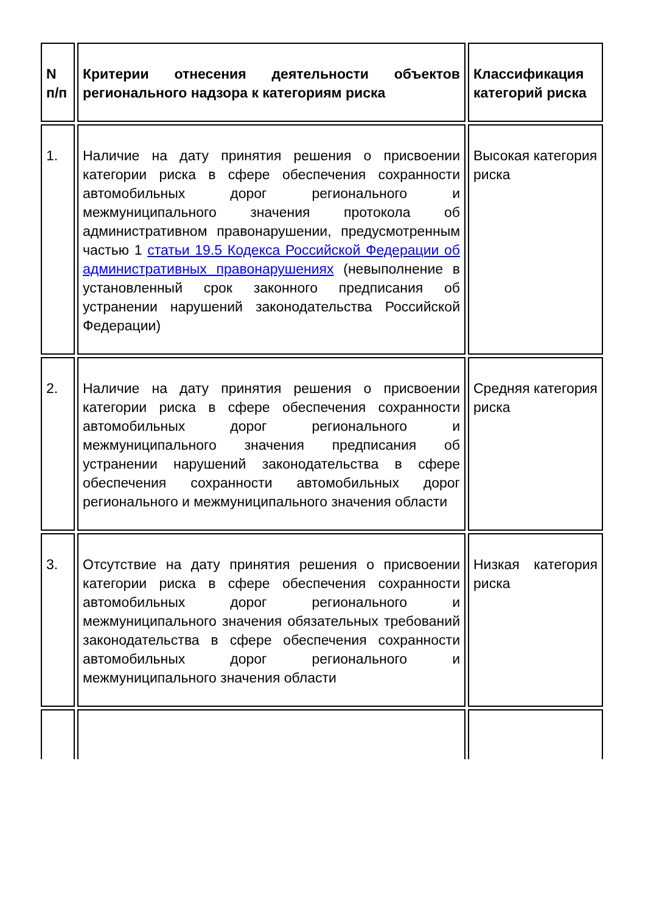| N п/п | Критерии отнесения деятельности объектов регионального надзора к категориям риска | Классификация категорий риска |
| --- | --- | --- |
| 1. | Наличие на дату принятия решения о присвоении категории риска в сфере обеспечения сохранности автомобильных дорог регионального и межмуниципального значения протокола об административном правонарушении, предусмотренным частью 1 статьи 19.5 Кодекса Российской Федерации об административных правонарушениях (невыполнение в установленный срок законного предписания об устранении нарушений законодательства Российской Федерации) | Высокая категория риска |
| 2. | Наличие на дату принятия решения о присвоении категории риска в сфере обеспечения сохранности автомобильных дорог регионального и межмуниципального значения предписания об устранении нарушений законодательства в сфере обеспечения сохранности автомобильных дорог регионального и межмуниципального значения области | Средняя категория риска |
| 3. | Отсутствие на дату принятия решения о присвоении категории риска в сфере обеспечения сохранности автомобильных дорог регионального и межмуниципального значения обязательных требований законодательства в сфере обеспечения сохранности автомобильных дорог регионального и межмуниципального значения области | Низкая категория риска |